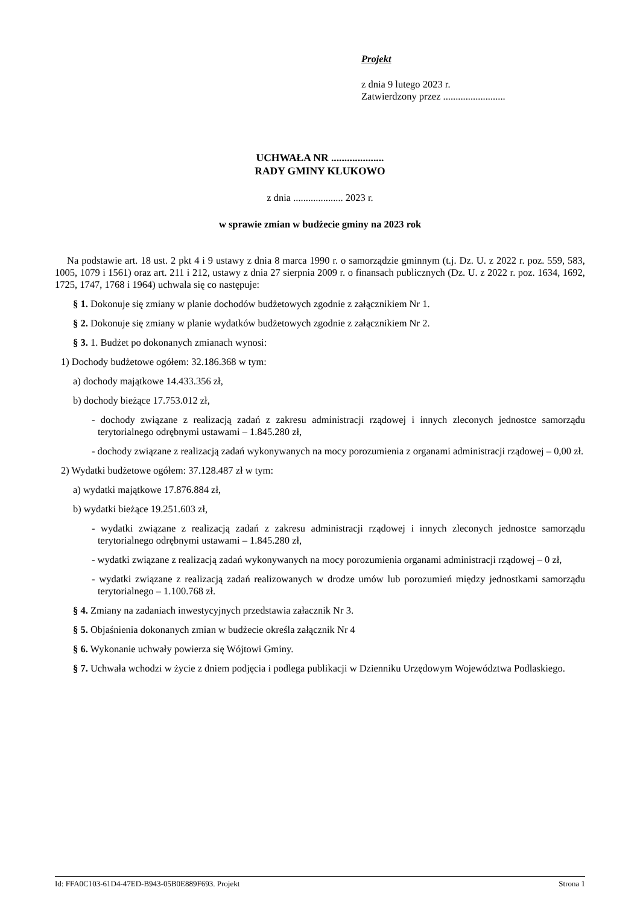Projekt
z dnia 9 lutego 2023 r.
Zatwierdzony przez .........................
UCHWAŁA NR ....................
RADY GMINY KLUKOWO
z dnia .................... 2023 r.
w sprawie zmian w budżecie gminy na 2023 rok
Na podstawie art. 18 ust. 2 pkt 4 i 9 ustawy z dnia 8 marca 1990 r. o samorządzie gminnym (t.j. Dz. U. z 2022 r. poz. 559, 583, 1005, 1079 i 1561) oraz art. 211 i 212, ustawy z dnia 27 sierpnia 2009 r. o finansach publicznych (Dz. U. z 2022 r. poz. 1634, 1692, 1725, 1747, 1768 i 1964) uchwala się co następuje:
§ 1. Dokonuje się zmiany w planie dochodów budżetowych zgodnie z załącznikiem Nr 1.
§ 2. Dokonuje się zmiany w planie wydatków budżetowych zgodnie z załącznikiem Nr 2.
§ 3. 1. Budżet po dokonanych zmianach wynosi:
1) Dochody budżetowe ogółem: 32.186.368 w tym:
a) dochody majątkowe 14.433.356 zł,
b) dochody bieżące 17.753.012 zł,
- dochody związane z realizacją zadań z zakresu administracji rządowej i innych zleconych jednostce samorządu terytorialnego odrębnymi ustawami – 1.845.280 zł,
- dochody związane z realizacją zadań wykonywanych na mocy porozumienia z organami administracji rządowej – 0,00 zł.
2) Wydatki budżetowe ogółem: 37.128.487 zł w tym:
a) wydatki majątkowe 17.876.884 zł,
b) wydatki bieżące 19.251.603 zł,
- wydatki związane z realizacją zadań z zakresu administracji rządowej i innych zleconych jednostce samorządu terytorialnego odrębnymi ustawami – 1.845.280 zł,
- wydatki związane z realizacją zadań wykonywanych na mocy porozumienia organami administracji rządowej – 0 zł,
- wydatki związane z realizacją zadań realizowanych w drodze umów lub porozumień między jednostkami samorządu terytorialnego – 1.100.768 zł.
§ 4. Zmiany na zadaniach inwestycyjnych przedstawia załacznik Nr 3.
§ 5. Objaśnienia dokonanych zmian w budżecie określa załącznik Nr 4
§ 6. Wykonanie uchwały powierza się Wójtowi Gminy.
§ 7. Uchwała wchodzi w życie z dniem podjęcia i podlega publikacji w Dzienniku Urzędowym Województwa Podlaskiego.
Id: FFA0C103-61D4-47ED-B943-05B0E889F693. Projekt Strona 1